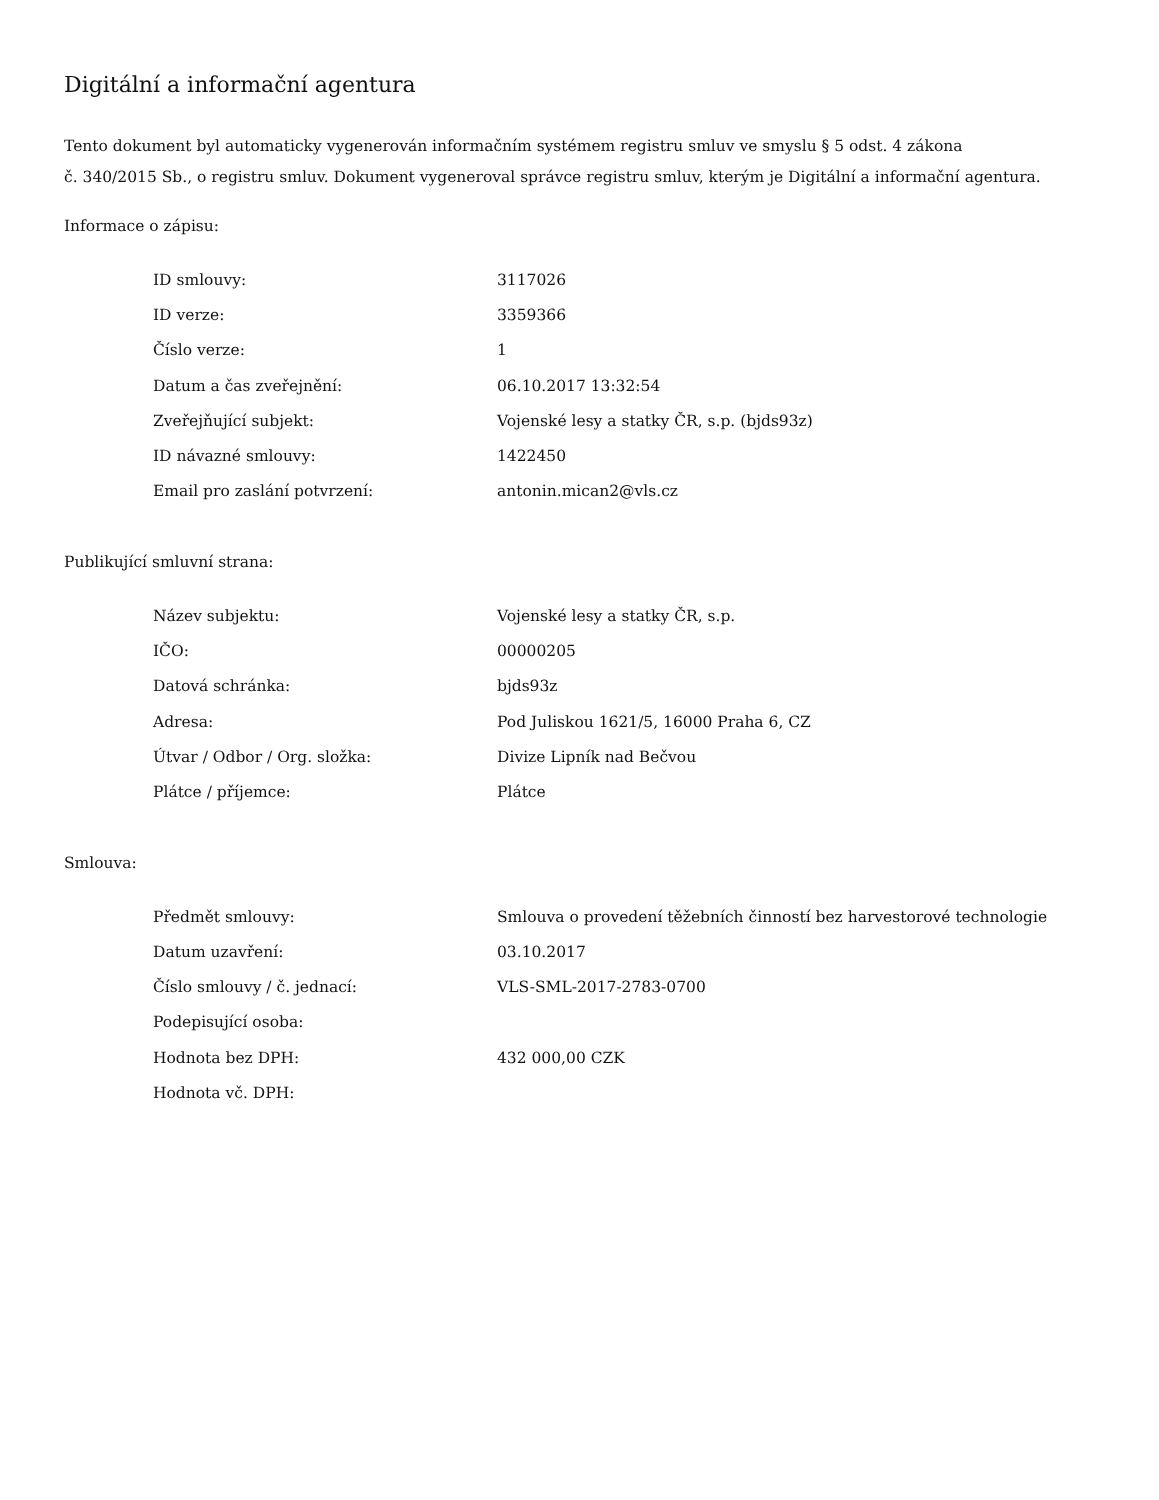Digitální a informační agentura
Tento dokument byl automaticky vygenerován informačním systémem registru smluv ve smyslu § 5 odst. 4 zákona
č. 340/2015 Sb., o registru smluv. Dokument vygeneroval správce registru smluv, kterým je Digitální a informační agentura.
Informace o zápisu:
| ID smlouvy: | 3117026 |
| ID verze: | 3359366 |
| Číslo verze: | 1 |
| Datum a čas zveřejnění: | 06.10.2017 13:32:54 |
| Zveřejňující subjekt: | Vojenské lesy a statky ČR, s.p. (bjds93z) |
| ID návazné smlouvy: | 1422450 |
| Email pro zaslání potvrzení: | antonin.mican2@vls.cz |
Publikující smluvní strana:
| Název subjektu: | Vojenské lesy a statky ČR, s.p. |
| IČO: | 00000205 |
| Datová schránka: | bjds93z |
| Adresa: | Pod Juliskou 1621/5, 16000 Praha 6, CZ |
| Útvar / Odbor / Org. složka: | Divize Lipník nad Bečvou |
| Plátce / příjemce: | Plátce |
Smlouva:
| Předmět smlouvy: | Smlouva o provedení těžebních činností bez harvestorové technologie |
| Datum uzavření: | 03.10.2017 |
| Číslo smlouvy / č. jednací: | VLS-SML-2017-2783-0700 |
| Podepisující osoba: | |
| Hodnota bez DPH: | 432 000,00 CZK |
| Hodnota vč. DPH: | |